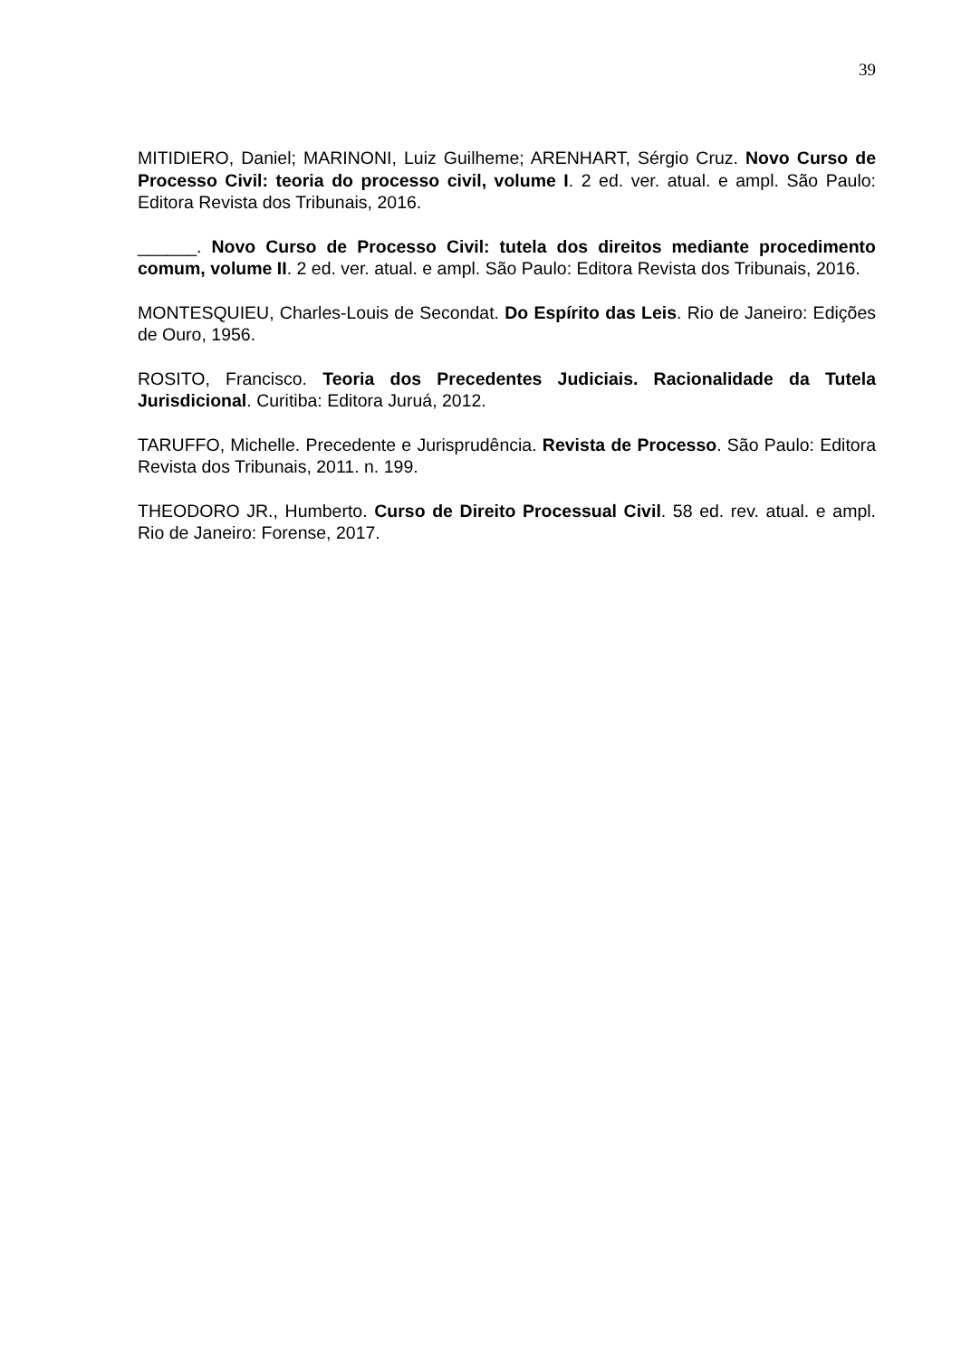39
MITIDIERO, Daniel; MARINONI, Luiz Guilheme; ARENHART, Sérgio Cruz. Novo Curso de Processo Civil: teoria do processo civil, volume I. 2 ed. ver. atual. e ampl. São Paulo: Editora Revista dos Tribunais, 2016.
______. Novo Curso de Processo Civil: tutela dos direitos mediante procedimento comum, volume II. 2 ed. ver. atual. e ampl. São Paulo: Editora Revista dos Tribunais, 2016.
MONTESQUIEU, Charles-Louis de Secondat. Do Espírito das Leis. Rio de Janeiro: Edições de Ouro, 1956.
ROSITO, Francisco. Teoria dos Precedentes Judiciais. Racionalidade da Tutela Jurisdicional. Curitiba: Editora Juruá, 2012.
TARUFFO, Michelle. Precedente e Jurisprudência. Revista de Processo. São Paulo: Editora Revista dos Tribunais, 2011. n. 199.
THEODORO JR., Humberto. Curso de Direito Processual Civil. 58 ed. rev. atual. e ampl. Rio de Janeiro: Forense, 2017.